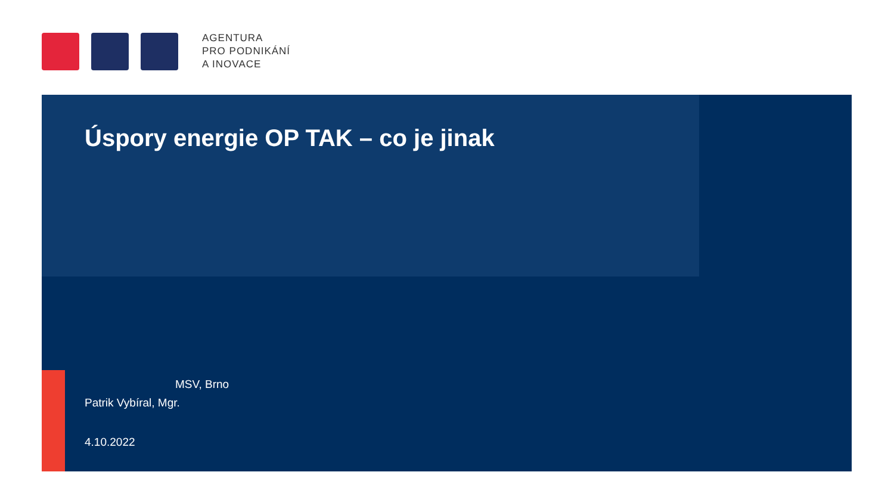AGENTURA
PRO PODNIKÁNÍ
A INOVACE
Úspory energie OP TAK – co je jinak
MSV, Brno
Patrik Vybíral, Mgr.
4.10.2022